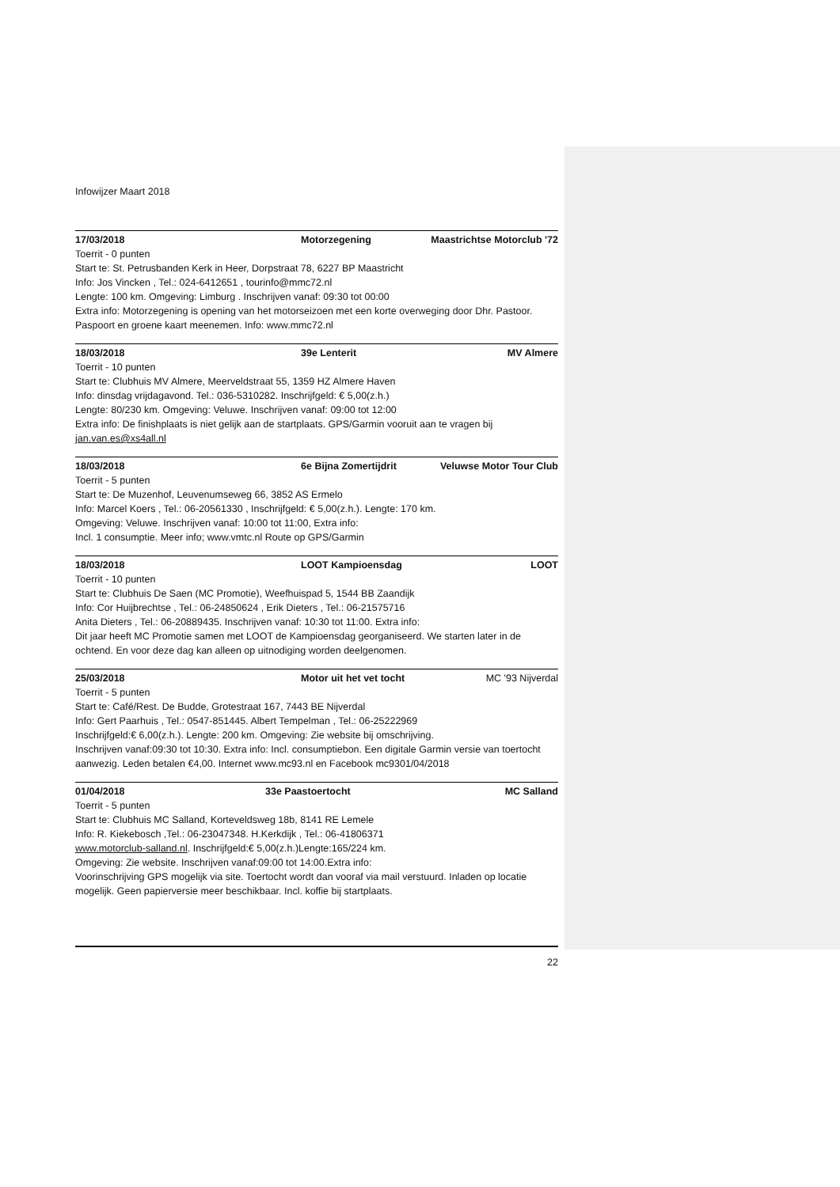Infowijzer Maart 2018
17/03/2018 Motorzegening Maastrichtse Motorclub '72
Toerrit - 0 punten
Start te: St. Petrusbanden Kerk in Heer, Dorpstraat 78, 6227 BP Maastricht
Info: Jos Vincken , Tel.: 024-6412651 , tourinfo@mmc72.nl
Lengte: 100 km. Omgeving: Limburg . Inschrijven vanaf: 09:30 tot 00:00
Extra info: Motorzegening is opening van het motorseizoen met een korte overweging door Dhr. Pastoor. Paspoort en groene kaart meenemen. Info: www.mmc72.nl
18/03/2018 39e Lenterit MV Almere
Toerrit - 10 punten
Start te: Clubhuis MV Almere, Meerveldstraat 55, 1359 HZ Almere Haven
Info: dinsdag vrijdagavond. Tel.: 036-5310282. Inschrijfgeld: € 5,00(z.h.)
Lengte: 80/230 km. Omgeving: Veluwe. Inschrijven vanaf: 09:00 tot 12:00
Extra info: De finishplaats is niet gelijk aan de startplaats. GPS/Garmin vooruit aan te vragen bij jan.van.es@xs4all.nl
18/03/2018 6e Bijna Zomertijdrit Veluwse Motor Tour Club
Toerrit - 5 punten
Start te: De Muzenhof, Leuvenumseweg 66, 3852 AS Ermelo
Info: Marcel Koers , Tel.: 06-20561330 , Inschrijfgeld: € 5,00(z.h.). Lengte: 170 km.
Omgeving: Veluwe. Inschrijven vanaf: 10:00 tot 11:00, Extra info:
Incl. 1 consumptie. Meer info; www.vmtc.nl Route op GPS/Garmin
18/03/2018 LOOT Kampioensdag LOOT
Toerrit - 10 punten
Start te: Clubhuis De Saen (MC Promotie), Weefhuispad 5, 1544 BB Zaandijk
Info: Cor Huijbrechtse , Tel.: 06-24850624 , Erik Dieters , Tel.: 06-21575716
Anita Dieters , Tel.: 06-20889435. Inschrijven vanaf: 10:30 tot 11:00. Extra info:
Dit jaar heeft MC Promotie samen met LOOT de Kampioensdag georganiseerd. We starten later in de ochtend. En voor deze dag kan alleen op uitnodiging worden deelgenomen.
25/03/2018 Motor uit het vet tocht MC '93 Nijverdal
Toerrit - 5 punten
Start te: Café/Rest. De Budde, Grotestraat 167, 7443 BE Nijverdal
Info: Gert Paarhuis , Tel.: 0547-851445. Albert Tempelman , Tel.: 06-25222969
Inschrijfgeld:€ 6,00(z.h.). Lengte: 200 km. Omgeving: Zie website bij omschrijving.
Inschrijven vanaf:09:30 tot 10:30. Extra info: Incl. consumptiebon. Een digitale Garmin versie van toertocht aanwezig. Leden betalen €4,00. Internet www.mc93.nl en Facebook mc9301/04/2018
01/04/2018 33e Paastoertocht MC Salland
Toerrit - 5 punten
Start te: Clubhuis MC Salland, Korteveldsweg 18b, 8141 RE Lemele
Info: R. Kiekebosch ,Tel.: 06-23047348. H.Kerkdijk , Tel.: 06-41806371
www.motorclub-salland.nl. Inschrijfgeld:€ 5,00(z.h.)Lengte:165/224 km.
Omgeving: Zie website. Inschrijven vanaf:09:00 tot 14:00.Extra info:
Voorinschrijving GPS mogelijk via site. Toertocht wordt dan vooraf via mail verstuurd. Inladen op locatie mogelijk. Geen papierversie meer beschikbaar. Incl. koffie bij startplaats.
22